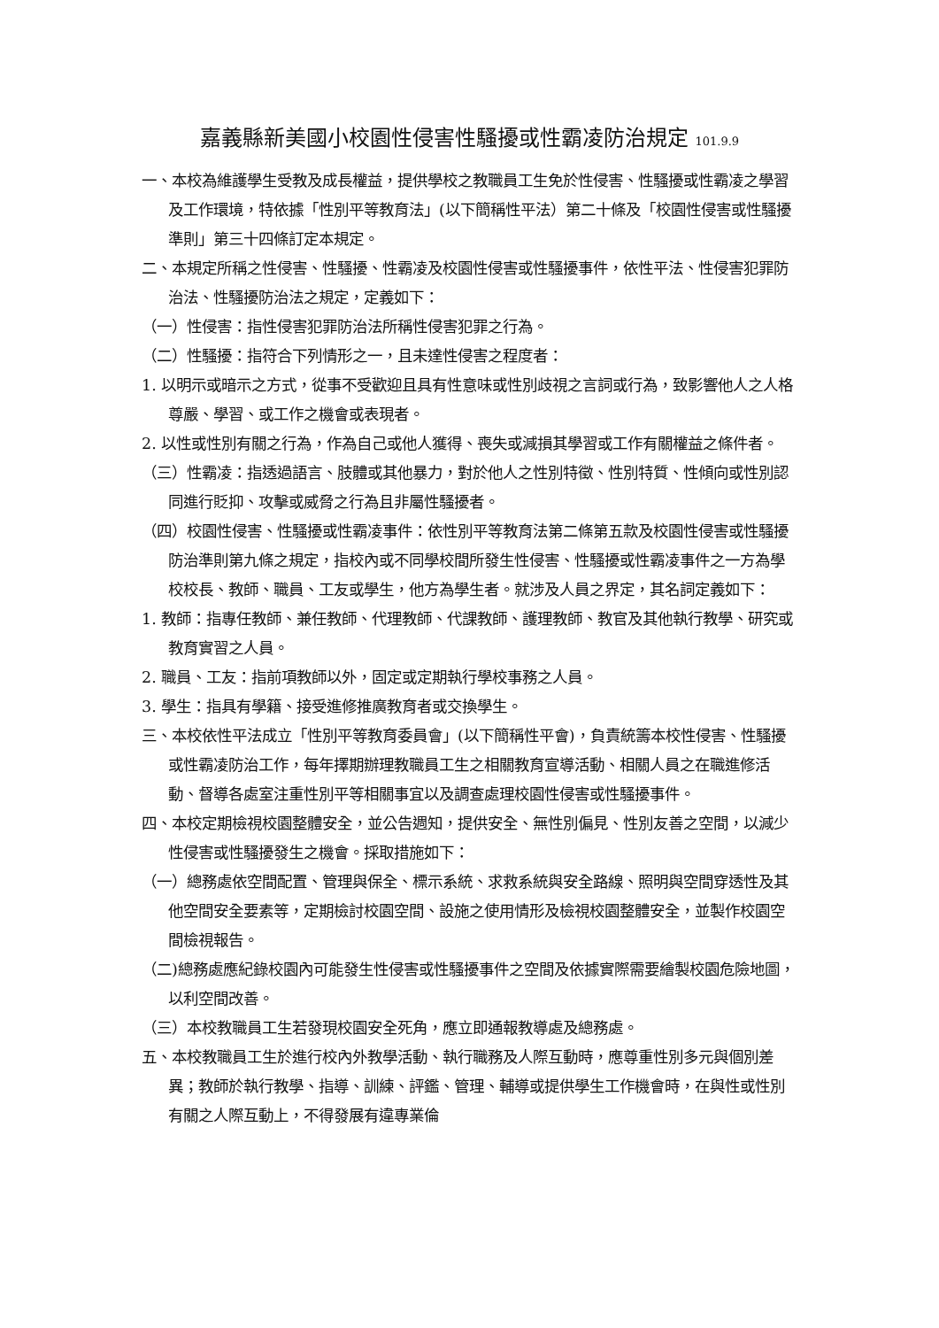嘉義縣新美國小校園性侵害性騷擾或性霸凌防治規定 101.9.9
一、本校為維護學生受教及成長權益，提供學校之教職員工生免於性侵害、性騷擾或性霸凌之學習及工作環境，特依據「性別平等教育法」(以下簡稱性平法）第二十條及「校園性侵害或性騷擾準則」第三十四條訂定本規定。
二、本規定所稱之性侵害、性騷擾、性霸凌及校園性侵害或性騷擾事件，依性平法、性侵害犯罪防治法、性騷擾防治法之規定，定義如下：
（一）性侵害：指性侵害犯罪防治法所稱性侵害犯罪之行為。
（二）性騷擾：指符合下列情形之一，且未達性侵害之程度者：
1. 以明示或暗示之方式，從事不受歡迎且具有性意味或性別歧視之言詞或行為，致影響他人之人格尊嚴、學習、或工作之機會或表現者。
2. 以性或性別有關之行為，作為自己或他人獲得、喪失或減損其學習或工作有關權益之條件者。
（三）性霸凌：指透過語言、肢體或其他暴力，對於他人之性別特徵、性別特質、性傾向或性別認同進行貶抑、攻擊或威脅之行為且非屬性騷擾者。
（四）校園性侵害、性騷擾或性霸凌事件：依性別平等教育法第二條第五款及校園性侵害或性騷擾防治準則第九條之規定，指校內或不同學校間所發生性侵害、性騷擾或性霸凌事件之一方為學校校長、教師、職員、工友或學生，他方為學生者。就涉及人員之界定，其名詞定義如下：
1. 教師：指專任教師、兼任教師、代理教師、代課教師、護理教師、教官及其他執行教學、研究或教育實習之人員。
2. 職員、工友：指前項教師以外，固定或定期執行學校事務之人員。
3. 學生：指具有學籍、接受進修推廣教育者或交換學生。
三、本校依性平法成立「性別平等教育委員會」(以下簡稱性平會)，負責統籌本校性侵害、性騷擾或性霸凌防治工作，每年擇期辦理教職員工生之相關教育宣導活動、相關人員之在職進修活動、督導各處室注重性別平等相關事宜以及調查處理校園性侵害或性騷擾事件。
四、本校定期檢視校園整體安全，並公告週知，提供安全、無性別偏見、性別友善之空間，以減少性侵害或性騷擾發生之機會。採取措施如下：
（一）總務處依空間配置、管理與保全、標示系統、求救系統與安全路線、照明與空間穿透性及其他空間安全要素等，定期檢討校園空間、設施之使用情形及檢視校園整體安全，並製作校園空間檢視報告。
（二)總務處應紀錄校園內可能發生性侵害或性騷擾事件之空間及依據實際需要繪製校園危險地圖，以利空間改善。
（三）本校教職員工生若發現校園安全死角，應立即通報教導處及總務處。
五、本校教職員工生於進行校內外教學活動、執行職務及人際互動時，應尊重性別多元與個別差異；教師於執行教學、指導、訓練、評鑑、管理、輔導或提供學生工作機會時，在與性或性別有關之人際互動上，不得發展有違專業倫